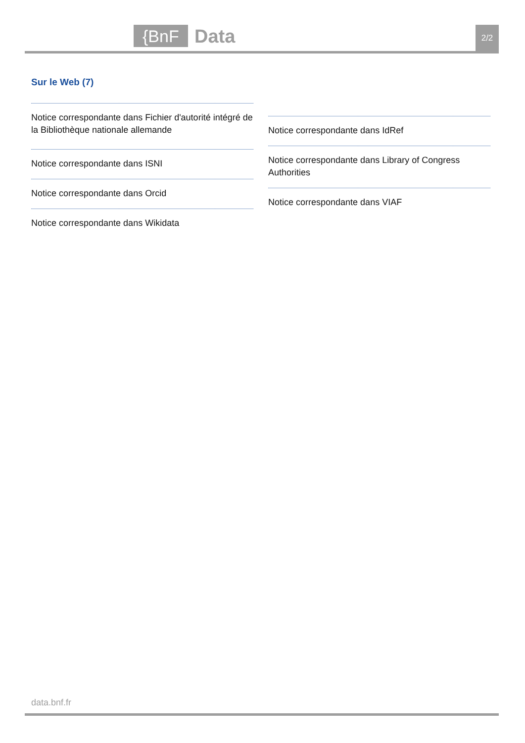{BnF Data 2/2
Sur le Web (7)
Notice correspondante dans Fichier d'autorité intégré de la Bibliothèque nationale allemande
Notice correspondante dans ISNI
Notice correspondante dans Orcid
Notice correspondante dans Wikidata
Notice correspondante dans IdRef
Notice correspondante dans Library of Congress Authorities
Notice correspondante dans VIAF
data.bnf.fr